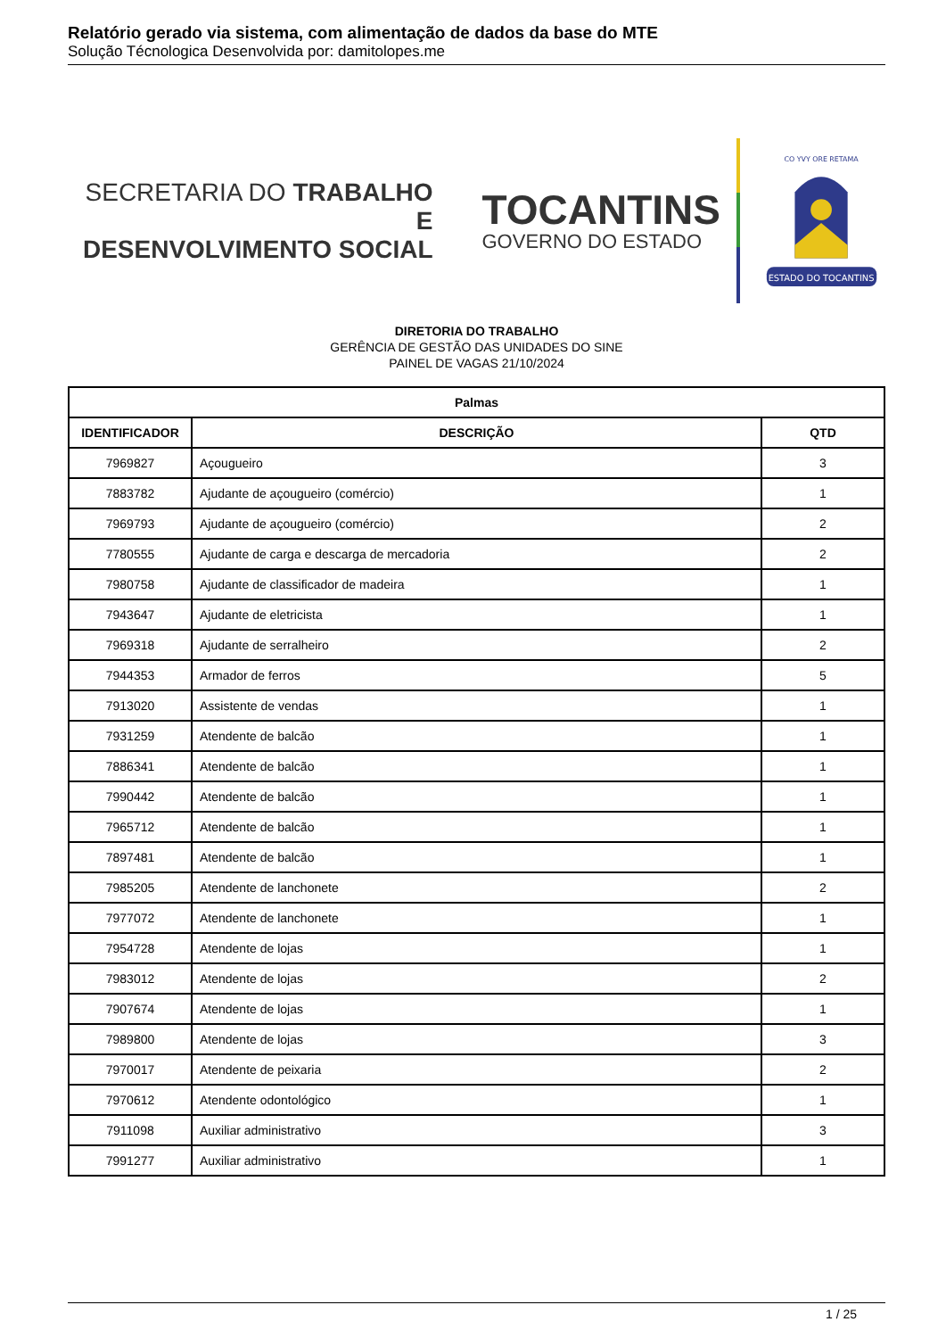Relatório gerado via sistema, com alimentação de dados da base do MTE
Solução Técnologica Desenvolvida por: damitolopes.me
SECRETARIA DO TRABALHO E
DESENVOLVIMENTO SOCIAL
TOCANTINS
GOVERNO DO ESTADO
ESTADO DO TOCANTINS
CO YVY ORE RETAMA
DIRETORIA DO TRABALHO
GERÊNCIA DE GESTÃO DAS UNIDADES DO SINE
PAINEL DE VAGAS 21/10/2024
| Palmas | | |
| --- | --- | --- |
| IDENTIFICADOR | DESCRIÇÃO | QTD |
| 7969827 | Açougueiro | 3 |
| 7883782 | Ajudante de açougueiro (comércio) | 1 |
| 7969793 | Ajudante de açougueiro (comércio) | 2 |
| 7780555 | Ajudante de carga e descarga de mercadoria | 2 |
| 7980758 | Ajudante de classificador de madeira | 1 |
| 7943647 | Ajudante de eletricista | 1 |
| 7969318 | Ajudante de serralheiro | 2 |
| 7944353 | Armador de ferros | 5 |
| 7913020 | Assistente de vendas | 1 |
| 7931259 | Atendente de balcão | 1 |
| 7886341 | Atendente de balcão | 1 |
| 7990442 | Atendente de balcão | 1 |
| 7965712 | Atendente de balcão | 1 |
| 7897481 | Atendente de balcão | 1 |
| 7985205 | Atendente de lanchonete | 2 |
| 7977072 | Atendente de lanchonete | 1 |
| 7954728 | Atendente de lojas | 1 |
| 7983012 | Atendente de lojas | 2 |
| 7907674 | Atendente de lojas | 1 |
| 7989800 | Atendente de lojas | 3 |
| 7970017 | Atendente de peixaria | 2 |
| 7970612 | Atendente odontológico | 1 |
| 7911098 | Auxiliar administrativo | 3 |
| 7991277 | Auxiliar administrativo | 1 |
1 / 25